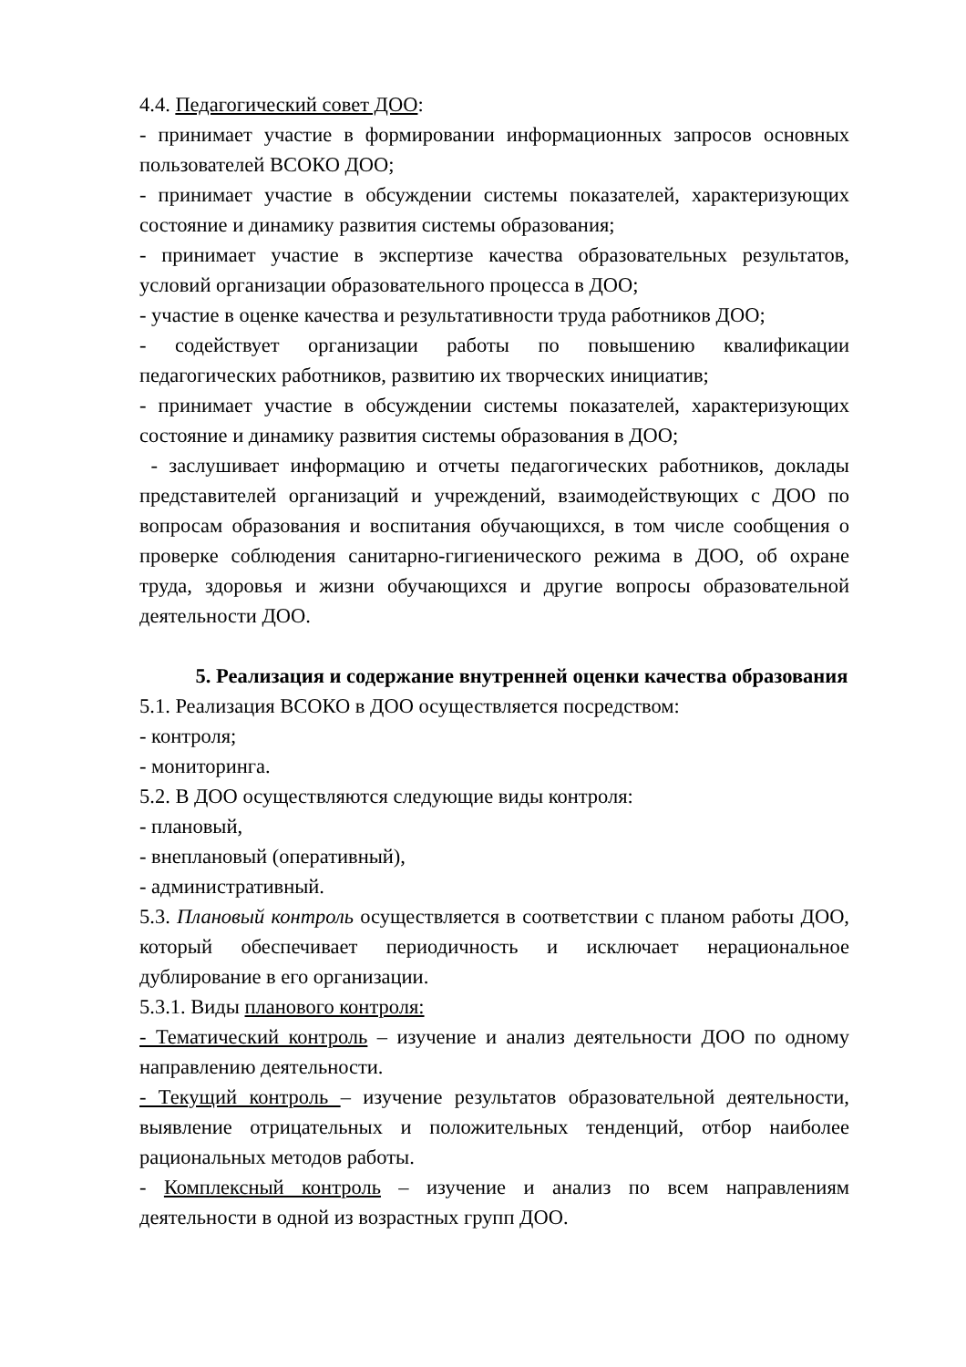4.4. Педагогический совет ДОО:
- принимает участие в формировании информационных запросов основных пользователей ВСОКО ДОО;
- принимает участие в обсуждении системы показателей, характеризующих состояние и динамику развития системы образования;
- принимает участие в экспертизе качества образовательных результатов, условий организации образовательного процесса в ДОО;
- участие в оценке качества и результативности труда работников ДОО;
- содействует организации работы по повышению квалификации педагогических работников, развитию их творческих инициатив;
- принимает участие в обсуждении системы показателей, характеризующих состояние и динамику развития системы образования в ДОО;
- заслушивает информацию и отчеты педагогических работников, доклады представителей организаций и учреждений, взаимодействующих с ДОО по вопросам образования и воспитания обучающихся, в том числе сообщения о проверке соблюдения санитарно-гигиенического режима в ДОО, об охране труда, здоровья и жизни обучающихся и другие вопросы образовательной деятельности ДОО.
5. Реализация и содержание внутренней оценки качества образования
5.1. Реализация ВСОКО в ДОО осуществляется посредством:
- контроля;
- мониторинга.
5.2. В ДОО осуществляются следующие виды контроля:
- плановый,
- внеплановый (оперативный),
- административный.
5.3. Плановый контроль осуществляется в соответствии с планом работы ДОО, который обеспечивает периодичность и исключает нерациональное дублирование в его организации.
5.3.1. Виды планового контроля:
- Тематический контроль – изучение и анализ деятельности ДОО по одному направлению деятельности.
- Текущий контроль – изучение результатов образовательной деятельности, выявление отрицательных и положительных тенденций, отбор наиболее рациональных методов работы.
- Комплексный контроль – изучение и анализ по всем направлениям деятельности в одной из возрастных групп ДОО.